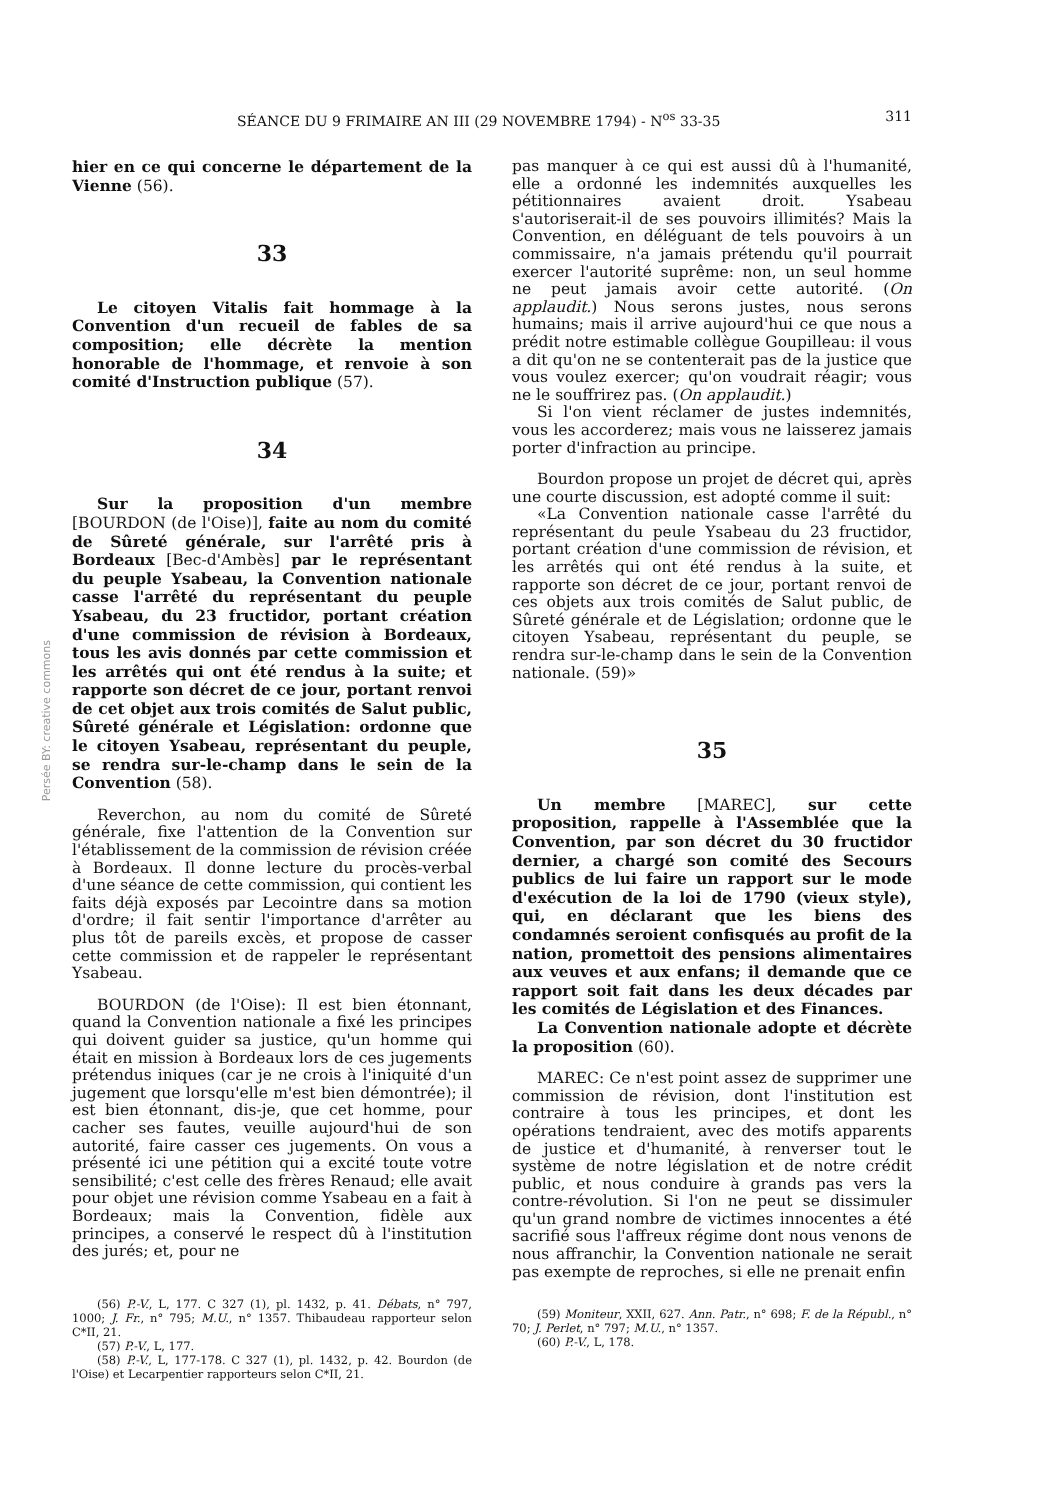SÉANCE DU 9 FRIMAIRE AN III (29 NOVEMBRE 1794) - N<sup>os</sup> 33-35 311
Persée BY: creative commons
hier en ce qui concerne le département de la Vienne (56).
33
Le citoyen Vitalis fait hommage à la Convention d'un recueil de fables de sa composition; elle décrète la mention honorable de l'hommage, et renvoie à son comité d'Instruction publique (57).
34
Sur la proposition d'un membre [BOURDON (de l'Oise)], faite au nom du comité de Sûreté générale, sur l'arrêté pris à Bordeaux [Bec-d'Ambès] par le représentant du peuple Ysabeau, la Convention nationale casse l'arrêté du représentant du peuple Ysabeau, du 23 fructidor, portant création d'une commission de révision à Bordeaux, tous les avis donnés par cette commission et les arrêtés qui ont été rendus à la suite; et rapporte son décret de ce jour, portant renvoi de cet objet aux trois comités de Salut public, Sûreté générale et Législation: ordonne que le citoyen Ysabeau, représentant du peuple, se rendra sur-le-champ dans le sein de la Convention (58).
Reverchon, au nom du comité de Sûreté générale, fixe l'attention de la Convention sur l'établissement de la commission de révision créée à Bordeaux. Il donne lecture du procès-verbal d'une séance de cette commission, qui contient les faits déjà exposés par Lecointre dans sa motion d'ordre; il fait sentir l'importance d'arrêter au plus tôt de pareils excès, et propose de casser cette commission et de rappeler le représentant Ysabeau.
BOURDON (de l'Oise): Il est bien étonnant, quand la Convention nationale a fixé les principes qui doivent guider sa justice, qu'un homme qui était en mission à Bordeaux lors de ces jugements prétendus iniques (car je ne crois à l'iniquité d'un jugement que lorsqu'elle m'est bien démontrée); il est bien étonnant, dis-je, que cet homme, pour cacher ses fautes, veuille aujourd'hui de son autorité, faire casser ces jugements. On vous a présenté ici une pétition qui a excité toute votre sensibilité; c'est celle des frères Renaud; elle avait pour objet une révision comme Ysabeau en a fait à Bordeaux; mais la Convention, fidèle aux principes, a conservé le respect dû à l'institution des jurés; et, pour ne
(56) P.-V., L, 177. C 327 (1), pl. 1432, p. 41. Débats, n° 797, 1000; J. Fr., n° 795; M.U., n° 1357. Thibaudeau rapporteur selon C*II, 21.
(57) P.-V., L, 177.
(58) P.-V., L, 177-178. C 327 (1), pl. 1432, p. 42. Bourdon (de l'Oise) et Lecarpentier rapporteurs selon C*II, 21.
pas manquer à ce qui est aussi dû à l'humanité, elle a ordonné les indemnités auxquelles les pétitionnaires avaient droit. Ysabeau s'autoriserait-il de ses pouvoirs illimités? Mais la Convention, en déléguant de tels pouvoirs à un commissaire, n'a jamais prétendu qu'il pourrait exercer l'autorité suprême: non, un seul homme ne peut jamais avoir cette autorité. (On applaudit.) Nous serons justes, nous serons humains; mais il arrive aujourd'hui ce que nous a prédit notre estimable collègue Goupilleau: il vous a dit qu'on ne se contenterait pas de la justice que vous voulez exercer; qu'on voudrait réagir; vous ne le souffrirez pas. (On applaudit.)
Si l'on vient réclamer de justes indemnités, vous les accorderez; mais vous ne laisserez jamais porter d'infraction au principe.
Bourdon propose un projet de décret qui, après une courte discussion, est adopté comme il suit:
«La Convention nationale casse l'arrêté du représentant du peule Ysabeau du 23 fructidor, portant création d'une commission de révision, et les arrêtés qui ont été rendus à la suite, et rapporte son décret de ce jour, portant renvoi de ces objets aux trois comités de Salut public, de Sûreté générale et de Législation; ordonne que le citoyen Ysabeau, représentant du peuple, se rendra sur-le-champ dans le sein de la Convention nationale. (59)»
35
Un membre [MAREC], sur cette proposition, rappelle à l'Assemblée que la Convention, par son décret du 30 fructidor dernier, a chargé son comité des Secours publics de lui faire un rapport sur le mode d'exécution de la loi de 1790 (vieux style), qui, en déclarant que les biens des condamnés seroient confisqués au profit de la nation, promettoit des pensions alimentaires aux veuves et aux enfans; il demande que ce rapport soit fait dans les deux décades par les comités de Législation et des Finances.
La Convention nationale adopte et décrète la proposition (60).
MAREC: Ce n'est point assez de supprimer une commission de révision, dont l'institution est contraire à tous les principes, et dont les opérations tendraient, avec des motifs apparents de justice et d'humanité, à renverser tout le système de notre législation et de notre crédit public, et nous conduire à grands pas vers la contre-révolution. Si l'on ne peut se dissimuler qu'un grand nombre de victimes innocentes a été sacrifié sous l'affreux régime dont nous venons de nous affranchir, la Convention nationale ne serait pas exempte de reproches, si elle ne prenait enfin
(59) Moniteur, XXII, 627. Ann. Patr., n° 698; F. de la Républ., n° 70; J. Perlet, n° 797; M.U., n° 1357.
(60) P.-V., L, 178.